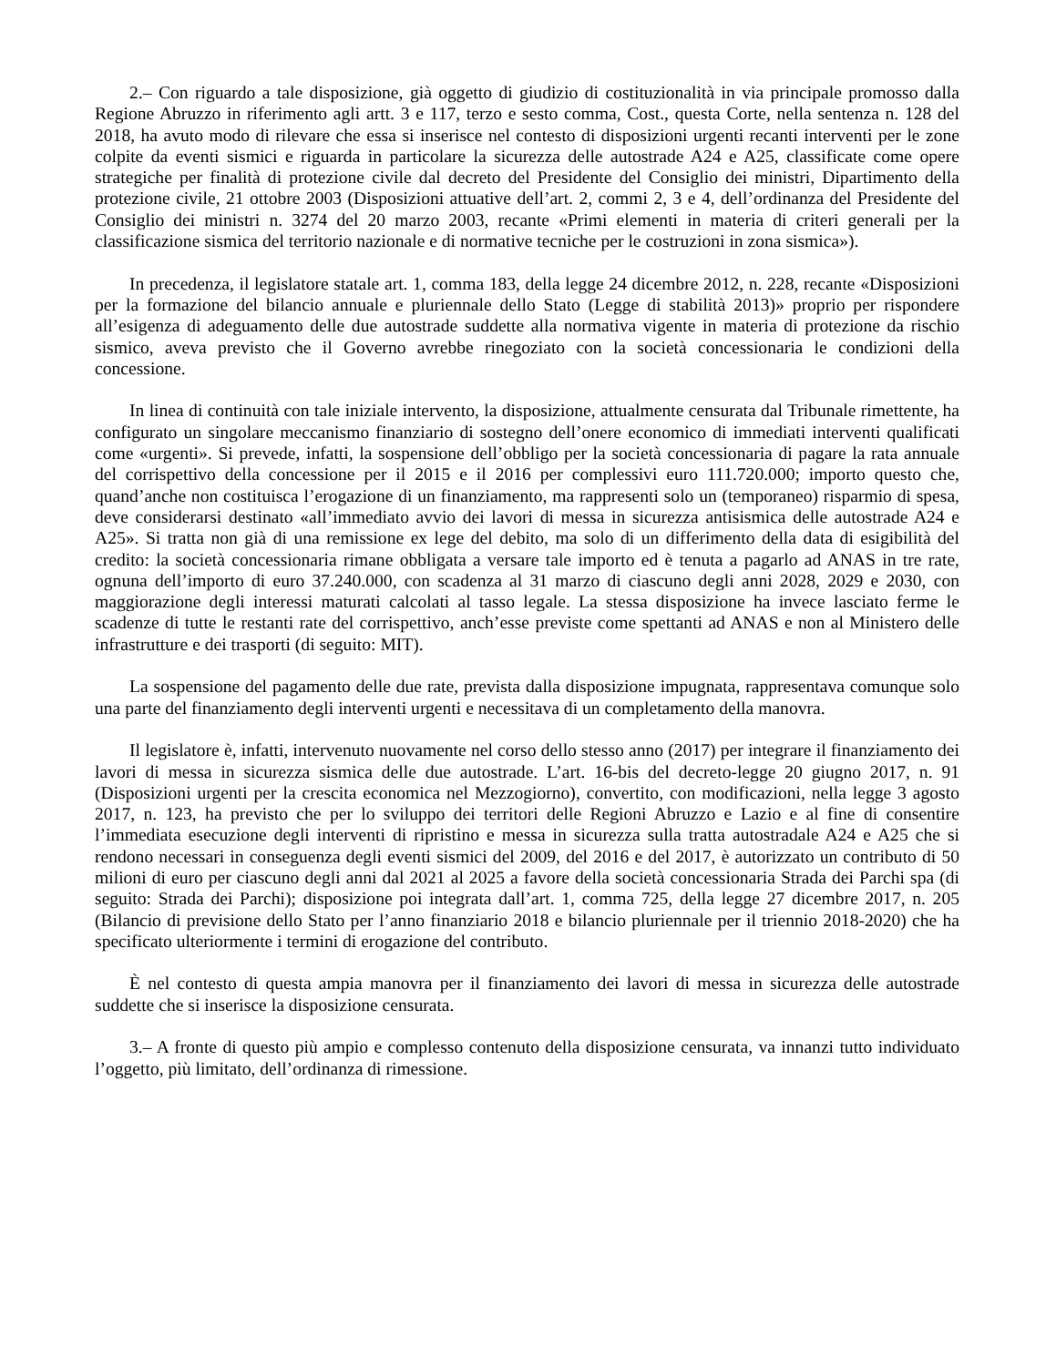2.– Con riguardo a tale disposizione, già oggetto di giudizio di costituzionalità in via principale promosso dalla Regione Abruzzo in riferimento agli artt. 3 e 117, terzo e sesto comma, Cost., questa Corte, nella sentenza n. 128 del 2018, ha avuto modo di rilevare che essa si inserisce nel contesto di disposizioni urgenti recanti interventi per le zone colpite da eventi sismici e riguarda in particolare la sicurezza delle autostrade A24 e A25, classificate come opere strategiche per finalità di protezione civile dal decreto del Presidente del Consiglio dei ministri, Dipartimento della protezione civile, 21 ottobre 2003 (Disposizioni attuative dell’art. 2, commi 2, 3 e 4, dell’ordinanza del Presidente del Consiglio dei ministri n. 3274 del 20 marzo 2003, recante «Primi elementi in materia di criteri generali per la classificazione sismica del territorio nazionale e di normative tecniche per le costruzioni in zona sismica»).
In precedenza, il legislatore statale art. 1, comma 183, della legge 24 dicembre 2012, n. 228, recante «Disposizioni per la formazione del bilancio annuale e pluriennale dello Stato (Legge di stabilità 2013)» proprio per rispondere all’esigenza di adeguamento delle due autostrade suddette alla normativa vigente in materia di protezione da rischio sismico, aveva previsto che il Governo avrebbe rinegoziato con la società concessionaria le condizioni della concessione.
In linea di continuità con tale iniziale intervento, la disposizione, attualmente censurata dal Tribunale rimettente, ha configurato un singolare meccanismo finanziario di sostegno dell’onere economico di immediati interventi qualificati come «urgenti». Si prevede, infatti, la sospensione dell’obbligo per la società concessionaria di pagare la rata annuale del corrispettivo della concessione per il 2015 e il 2016 per complessivi euro 111.720.000; importo questo che, quand’anche non costituisca l’erogazione di un finanziamento, ma rappresenti solo un (temporaneo) risparmio di spesa, deve considerarsi destinato «all’immediato avvio dei lavori di messa in sicurezza antisismica delle autostrade A24 e A25». Si tratta non già di una remissione ex lege del debito, ma solo di un differimento della data di esigibilità del credito: la società concessionaria rimane obbligata a versare tale importo ed è tenuta a pagarlo ad ANAS in tre rate, ognuna dell’importo di euro 37.240.000, con scadenza al 31 marzo di ciascuno degli anni 2028, 2029 e 2030, con maggiorazione degli interessi maturati calcolati al tasso legale. La stessa disposizione ha invece lasciato ferme le scadenze di tutte le restanti rate del corrispettivo, anch’esse previste come spettanti ad ANAS e non al Ministero delle infrastrutture e dei trasporti (di seguito: MIT).
La sospensione del pagamento delle due rate, prevista dalla disposizione impugnata, rappresentava comunque solo una parte del finanziamento degli interventi urgenti e necessitava di un completamento della manovra.
Il legislatore è, infatti, intervenuto nuovamente nel corso dello stesso anno (2017) per integrare il finanziamento dei lavori di messa in sicurezza sismica delle due autostrade. L’art. 16-bis del decreto-legge 20 giugno 2017, n. 91 (Disposizioni urgenti per la crescita economica nel Mezzogiorno), convertito, con modificazioni, nella legge 3 agosto 2017, n. 123, ha previsto che per lo sviluppo dei territori delle Regioni Abruzzo e Lazio e al fine di consentire l’immediata esecuzione degli interventi di ripristino e messa in sicurezza sulla tratta autostradale A24 e A25 che si rendono necessari in conseguenza degli eventi sismici del 2009, del 2016 e del 2017, è autorizzato un contributo di 50 milioni di euro per ciascuno degli anni dal 2021 al 2025 a favore della società concessionaria Strada dei Parchi spa (di seguito: Strada dei Parchi); disposizione poi integrata dall’art. 1, comma 725, della legge 27 dicembre 2017, n. 205 (Bilancio di previsione dello Stato per l’anno finanziario 2018 e bilancio pluriennale per il triennio 2018-2020) che ha specificato ulteriormente i termini di erogazione del contributo.
È nel contesto di questa ampia manovra per il finanziamento dei lavori di messa in sicurezza delle autostrade suddette che si inserisce la disposizione censurata.
3.– A fronte di questo più ampio e complesso contenuto della disposizione censurata, va innanzi tutto individuato l’oggetto, più limitato, dell’ordinanza di rimessione.